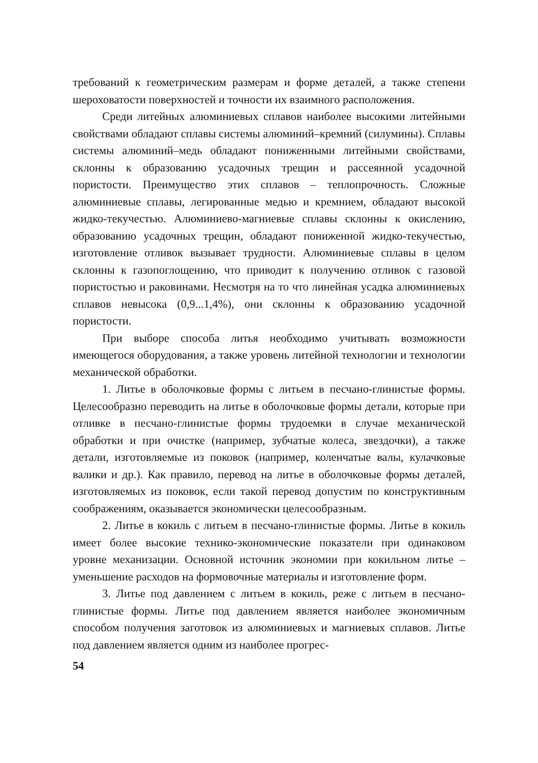требований к геометрическим размерам и форме деталей, а также степени шероховатости поверхностей и точности их взаимного расположения.
Среди литейных алюминиевых сплавов наиболее высокими литейными свойствами обладают сплавы системы алюминий–кремний (силумины). Сплавы системы алюминий–медь обладают пониженными литейными свойствами, склонны к образованию усадочных трещин и рассеянной усадочной пористости. Преимущество этих сплавов – теплопрочность. Сложные алюминиевые сплавы, легированные медью и кремнием, обладают высокой жидко-текучестью. Алюминиево-магниевые сплавы склонны к окислению, образованию усадочных трещин, обладают пониженной жидко-текучестью, изготовление отливок вызывает трудности. Алюминиевые сплавы в целом склонны к газопоглощению, что приводит к получению отливок с газовой пористостью и раковинами. Несмотря на то что линейная усадка алюминиевых сплавов невысока (0,9...1,4%), они склонны к образованию усадочной пористости.
При выборе способа литья необходимо учитывать возможности имеющегося оборудования, а также уровень литейной технологии и технологии механической обработки.
1. Литье в оболочковые формы с литьем в песчано-глинистые формы. Целесообразно переводить на литье в оболочковые формы детали, которые при отливке в песчано-глинистые формы трудоемки в случае механической обработки и при очистке (например, зубчатые колеса, звездочки), а также детали, изготовляемые из поковок (например, коленчатые валы, кулачковые валики и др.). Как правило, перевод на литье в оболочковые формы деталей, изготовляемых из поковок, если такой перевод допустим по конструктивным соображениям, оказывается экономически целесообразным.
2. Литье в кокиль с литьем в песчано-глинистые формы. Литье в кокиль имеет более высокие технико-экономические показатели при одинаковом уровне механизации. Основной источник экономии при кокильном литье – уменьшение расходов на формовочные материалы и изготовление форм.
3. Литье под давлением с литьем в кокиль, реже с литьем в песчано-глинистые формы. Литье под давлением является наиболее экономичным способом получения заготовок из алюминиевых и магниевых сплавов. Литье под давлением является одним из наиболее прогрес-
54